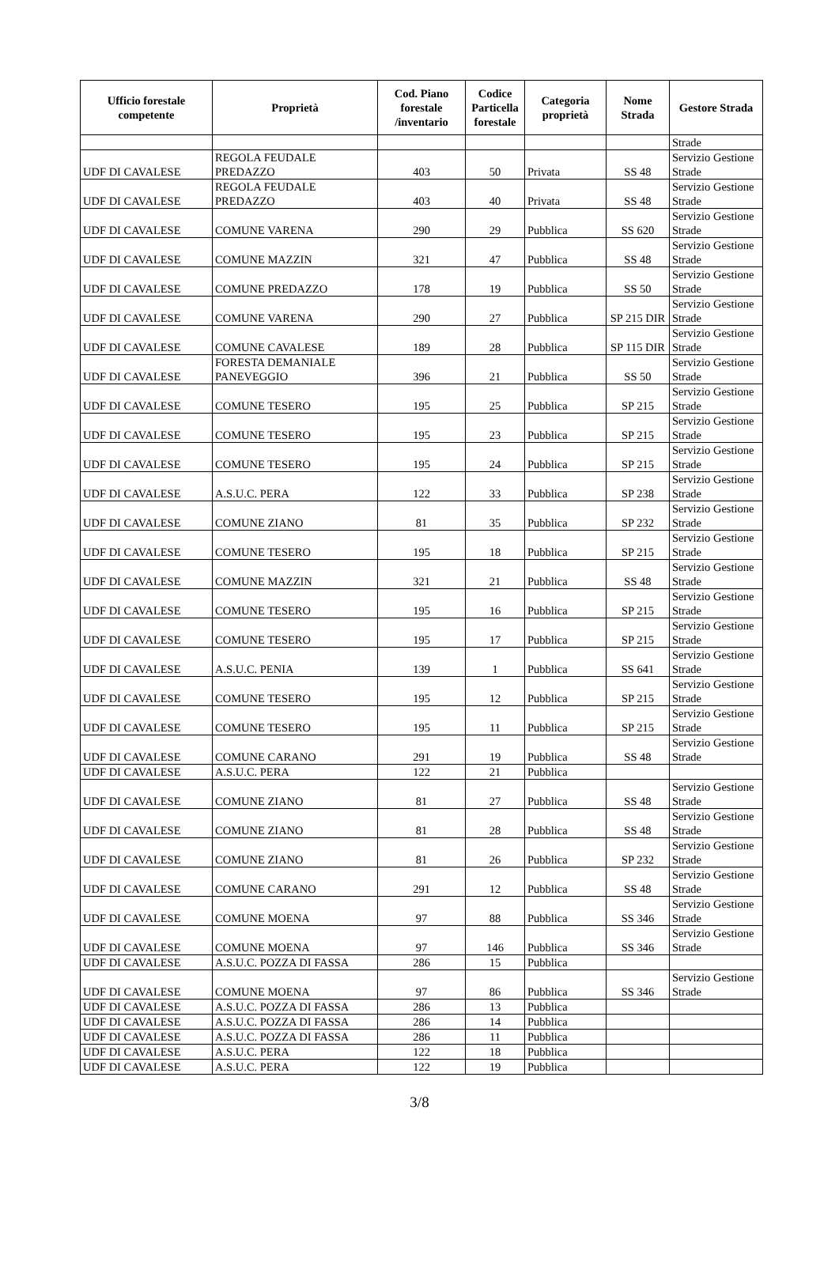| Ufficio forestale competente | Proprietà | Cod. Piano forestale /inventario | Codice Particella forestale | Categoria proprietà | Nome Strada | Gestore Strada |
| --- | --- | --- | --- | --- | --- | --- |
| | | | | | | Strade |
| UDF DI CAVALESE | REGOLA FEUDALE PREDAZZO | 403 | 50 | Privata | SS 48 | Servizio Gestione Strade |
| UDF DI CAVALESE | REGOLA FEUDALE PREDAZZO | 403 | 40 | Privata | SS 48 | Servizio Gestione Strade |
| UDF DI CAVALESE | COMUNE VARENA | 290 | 29 | Pubblica | SS 620 | Servizio Gestione Strade |
| UDF DI CAVALESE | COMUNE MAZZIN | 321 | 47 | Pubblica | SS 48 | Servizio Gestione Strade |
| UDF DI CAVALESE | COMUNE PREDAZZO | 178 | 19 | Pubblica | SS 50 | Servizio Gestione Strade |
| UDF DI CAVALESE | COMUNE VARENA | 290 | 27 | Pubblica | SP 215 DIR | Servizio Gestione Strade |
| UDF DI CAVALESE | COMUNE CAVALESE | 189 | 28 | Pubblica | SP 115 DIR | Servizio Gestione Strade |
| UDF DI CAVALESE | FORESTA DEMANIALE PANEVEGGIO | 396 | 21 | Pubblica | SS 50 | Servizio Gestione Strade |
| UDF DI CAVALESE | COMUNE TESERO | 195 | 25 | Pubblica | SP 215 | Servizio Gestione Strade |
| UDF DI CAVALESE | COMUNE TESERO | 195 | 23 | Pubblica | SP 215 | Servizio Gestione Strade |
| UDF DI CAVALESE | COMUNE TESERO | 195 | 24 | Pubblica | SP 215 | Servizio Gestione Strade |
| UDF DI CAVALESE | A.S.U.C. PERA | 122 | 33 | Pubblica | SP 238 | Servizio Gestione Strade |
| UDF DI CAVALESE | COMUNE ZIANO | 81 | 35 | Pubblica | SP 232 | Servizio Gestione Strade |
| UDF DI CAVALESE | COMUNE TESERO | 195 | 18 | Pubblica | SP 215 | Servizio Gestione Strade |
| UDF DI CAVALESE | COMUNE MAZZIN | 321 | 21 | Pubblica | SS 48 | Servizio Gestione Strade |
| UDF DI CAVALESE | COMUNE TESERO | 195 | 16 | Pubblica | SP 215 | Servizio Gestione Strade |
| UDF DI CAVALESE | COMUNE TESERO | 195 | 17 | Pubblica | SP 215 | Servizio Gestione Strade |
| UDF DI CAVALESE | A.S.U.C. PENIA | 139 | 1 | Pubblica | SS 641 | Servizio Gestione Strade |
| UDF DI CAVALESE | COMUNE TESERO | 195 | 12 | Pubblica | SP 215 | Servizio Gestione Strade |
| UDF DI CAVALESE | COMUNE TESERO | 195 | 11 | Pubblica | SP 215 | Servizio Gestione Strade |
| UDF DI CAVALESE | COMUNE CARANO | 291 | 19 | Pubblica | SS 48 | Servizio Gestione Strade |
| UDF DI CAVALESE | A.S.U.C. PERA | 122 | 21 | Pubblica | | |
| UDF DI CAVALESE | COMUNE ZIANO | 81 | 27 | Pubblica | SS 48 | Servizio Gestione Strade |
| UDF DI CAVALESE | COMUNE ZIANO | 81 | 28 | Pubblica | SS 48 | Servizio Gestione Strade |
| UDF DI CAVALESE | COMUNE ZIANO | 81 | 26 | Pubblica | SP 232 | Servizio Gestione Strade |
| UDF DI CAVALESE | COMUNE CARANO | 291 | 12 | Pubblica | SS 48 | Servizio Gestione Strade |
| UDF DI CAVALESE | COMUNE MOENA | 97 | 88 | Pubblica | SS 346 | Servizio Gestione Strade |
| UDF DI CAVALESE | COMUNE MOENA | 97 | 146 | Pubblica | SS 346 | Servizio Gestione Strade |
| UDF DI CAVALESE | A.S.U.C. POZZA DI FASSA | 286 | 15 | Pubblica | | |
| UDF DI CAVALESE | COMUNE MOENA | 97 | 86 | Pubblica | SS 346 | Servizio Gestione Strade |
| UDF DI CAVALESE | A.S.U.C. POZZA DI FASSA | 286 | 13 | Pubblica | | |
| UDF DI CAVALESE | A.S.U.C. POZZA DI FASSA | 286 | 14 | Pubblica | | |
| UDF DI CAVALESE | A.S.U.C. POZZA DI FASSA | 286 | 11 | Pubblica | | |
| UDF DI CAVALESE | A.S.U.C. PERA | 122 | 18 | Pubblica | | |
| UDF DI CAVALESE | A.S.U.C. PERA | 122 | 19 | Pubblica | | |
3/8